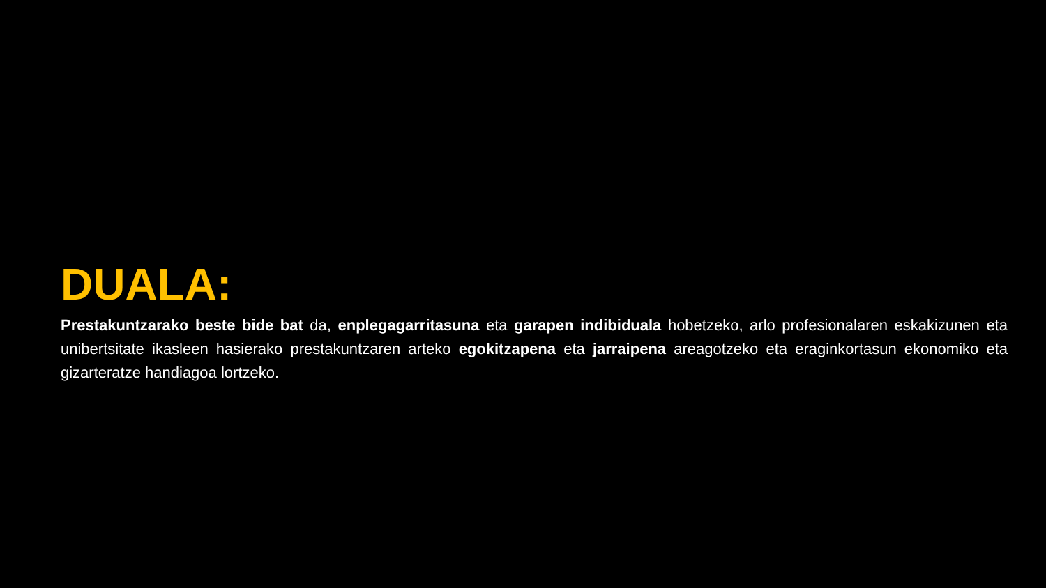DUALA:
Prestakuntzarako beste bide bat da, enplegagarritasuna eta garapen indibiduala hobetzeko, arlo profesionalaren eskakizunen eta unibertsitate ikasleen hasierako prestakuntzaren arteko egokitzapena eta jarraipena areagotzeko eta eraginkortasun ekonomiko eta gizarteratze handiagoa lortzeko.